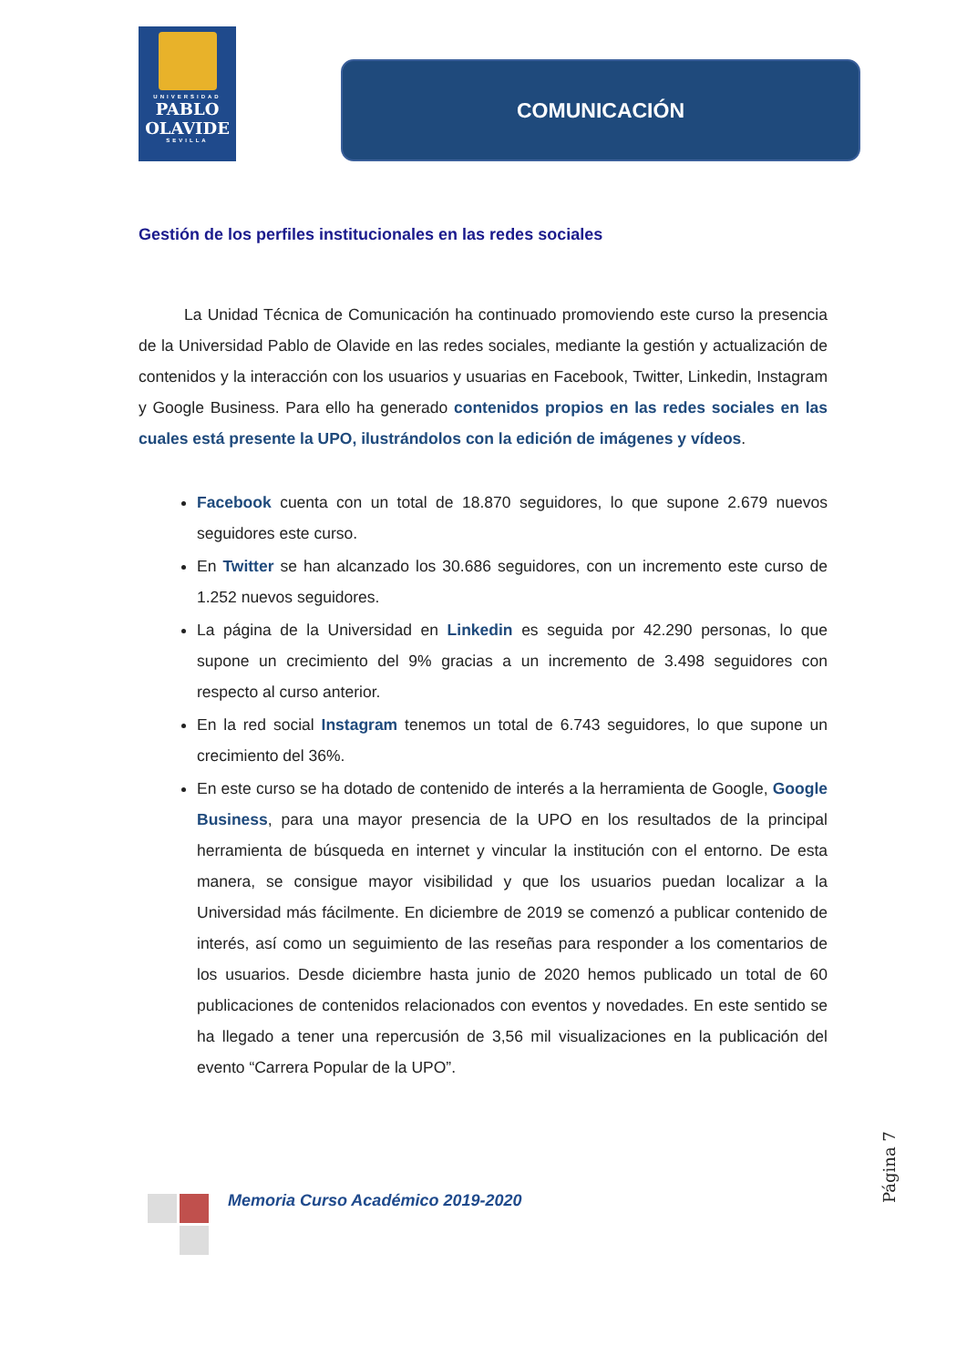UNIVERSIDAD
PABLO
OLAVIDE
SEVILLA
COMUNICACIÓN
Gestión de los perfiles institucionales en las redes sociales
La Unidad Técnica de Comunicación ha continuado promoviendo este curso la presencia de la Universidad Pablo de Olavide en las redes sociales, mediante la gestión y actualización de contenidos y la interacción con los usuarios y usuarias en Facebook, Twitter, Linkedin, Instagram y Google Business. Para ello ha generado contenidos propios en las redes sociales en las cuales está presente la UPO, ilustrándolos con la edición de imágenes y vídeos.
Facebook cuenta con un total de 18.870 seguidores, lo que supone 2.679 nuevos seguidores este curso.
En Twitter se han alcanzado los 30.686 seguidores, con un incremento este curso de 1.252 nuevos seguidores.
La página de la Universidad en Linkedin es seguida por 42.290 personas, lo que supone un crecimiento del 9% gracias a un incremento de 3.498 seguidores con respecto al curso anterior.
En la red social Instagram tenemos un total de 6.743 seguidores, lo que supone un crecimiento del 36%.
En este curso se ha dotado de contenido de interés a la herramienta de Google, Google Business, para una mayor presencia de la UPO en los resultados de la principal herramienta de búsqueda en internet y vincular la institución con el entorno. De esta manera, se consigue mayor visibilidad y que los usuarios puedan localizar a la Universidad más fácilmente. En diciembre de 2019 se comenzó a publicar contenido de interés, así como un seguimiento de las reseñas para responder a los comentarios de los usuarios. Desde diciembre hasta junio de 2020 hemos publicado un total de 60 publicaciones de contenidos relacionados con eventos y novedades. En este sentido se ha llegado a tener una repercusión de 3,56 mil visualizaciones en la publicación del evento “Carrera Popular de la UPO”.
Página 7
Memoria Curso Académico 2019-2020